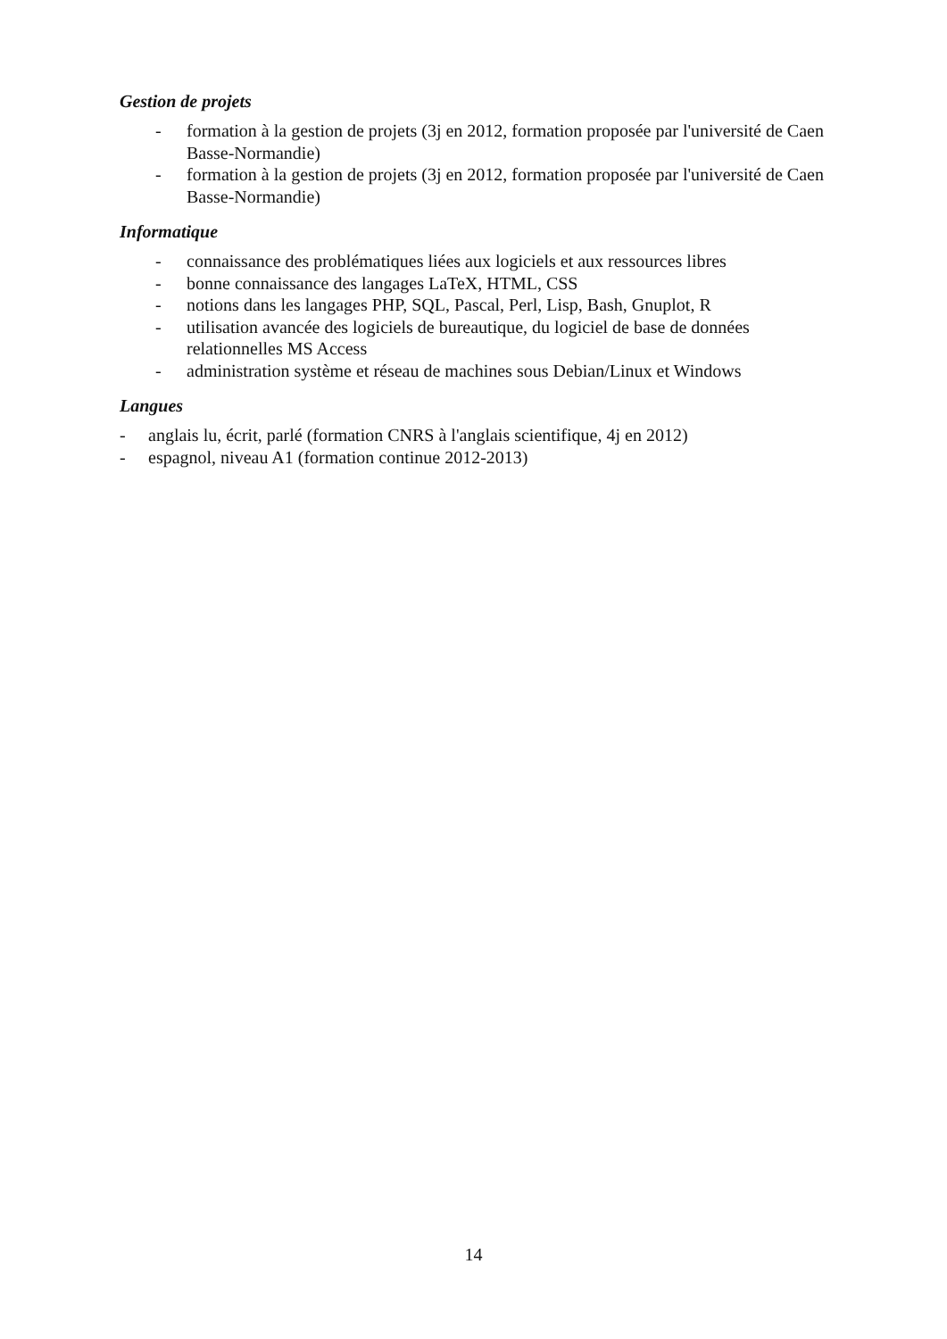Gestion de projets
- formation à la gestion de projets (3j en 2012, formation proposée par l'université de Caen Basse-Normandie)
- formation à la gestion de projets (3j en 2012, formation proposée par l'université de Caen Basse-Normandie)
Informatique
- connaissance des problématiques liées aux logiciels et aux ressources libres
- bonne connaissance des langages LaTeX, HTML, CSS
- notions dans les langages PHP, SQL, Pascal, Perl, Lisp, Bash, Gnuplot, R
- utilisation avancée des logiciels de bureautique, du logiciel de base de données relationnelles MS Access
- administration système et réseau de machines sous Debian/Linux et Windows
Langues
- anglais lu, écrit, parlé (formation CNRS à l'anglais scientifique, 4j en 2012)
- espagnol, niveau A1 (formation continue 2012-2013)
14